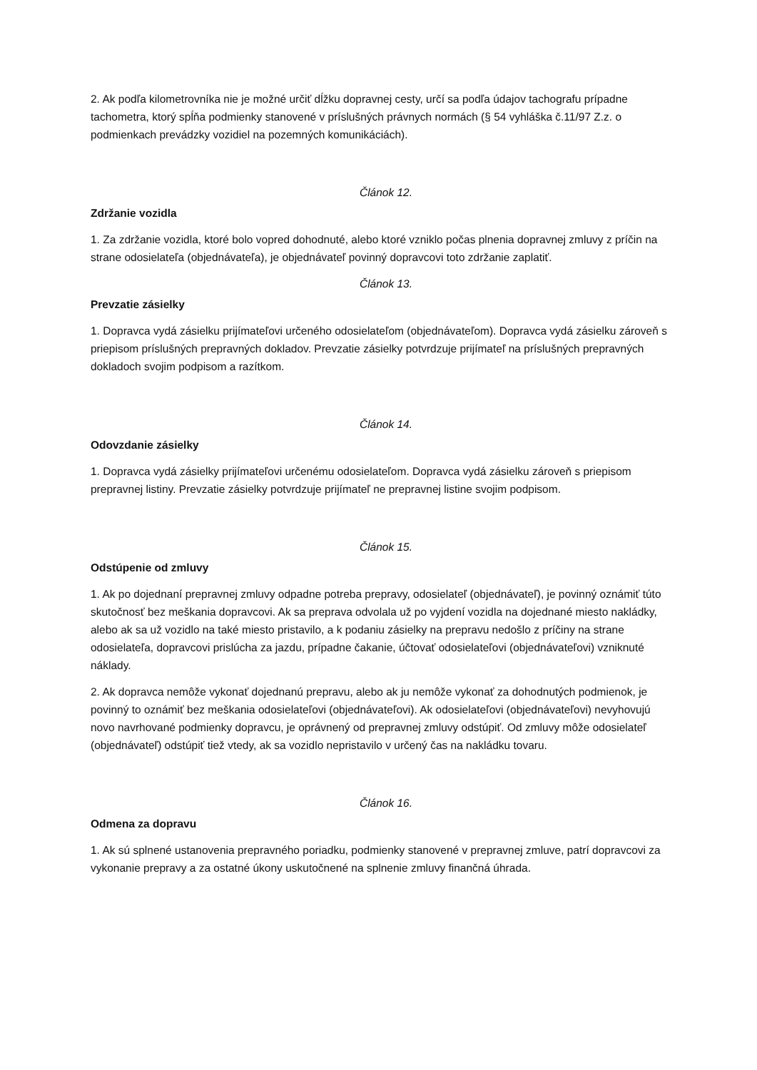2. Ak podľa kilometrovníka nie je možné určiť dĺžku dopravnej cesty, určí sa podľa údajov tachografu prípadne tachometra, ktorý spĺňa podmienky stanovené v príslušných právnych normách (§ 54 vyhláška č.11/97 Z.z. o podmienkach prevádzky vozidiel na pozemných komunikáciách).
Článok 12.
Zdržanie vozidla
1. Za zdržanie vozidla, ktoré bolo vopred dohodnuté, alebo ktoré vzniklo počas plnenia dopravnej zmluvy z príčin na strane odosielateľa (objednávateľa), je objednávateľ povinný dopravcovi toto zdržanie zaplatiť.
Článok 13.
Prevzatie zásielky
1. Dopravca vydá zásielku prijímateľovi určeného odosielateľom (objednávateľom). Dopravca vydá zásielku zároveň s priepisom príslušných prepravných dokladov. Prevzatie zásielky potvrdzuje prijímateľ na príslušných prepravných dokladoch svojim podpisom a razítkom.
Článok 14.
Odovzdanie zásielky
1. Dopravca vydá zásielky prijímateľovi určenému odosielateľom. Dopravca vydá zásielku zároveň s priepisom prepravnej listiny. Prevzatie zásielky potvrdzuje prijímateľ ne prepravnej listine svojim podpisom.
Článok 15.
Odstúpenie od zmluvy
1. Ak po dojednaní prepravnej zmluvy odpadne potreba prepravy, odosielateľ (objednávateľ), je povinný oznámiť túto skutočnosť bez meškania dopravcovi. Ak sa preprava odvolala už po vyjdení vozidla na dojednané miesto nakládky, alebo ak sa už vozidlo na také miesto pristavilo, a k podaniu zásielky na prepravu nedošlo z príčiny na strane odosielateľa, dopravcovi prislúcha za jazdu, prípadne čakanie, účtovať odosielateľovi (objednávateľovi) vzniknuté náklady.
2. Ak dopravca nemôže vykonať dojednanú prepravu, alebo ak ju nemôže vykonať za dohodnutých podmienok, je povinný to oznámiť bez meškania odosielateľovi (objednávateľovi). Ak odosielateľovi (objednávateľovi) nevyhovujú novo navrhované podmienky dopravcu, je oprávnený od prepravnej zmluvy odstúpiť. Od zmluvy môže odosielateľ (objednávateľ) odstúpiť tiež vtedy, ak sa vozidlo nepristavilo v určený čas na nakládku tovaru.
Článok 16.
Odmena za dopravu
1. Ak sú splnené ustanovenia prepravného poriadku, podmienky stanovené v prepravnej zmluve, patrí dopravcovi za vykonanie prepravy a za ostatné úkony uskutočnené na splnenie zmluvy finančná úhrada.